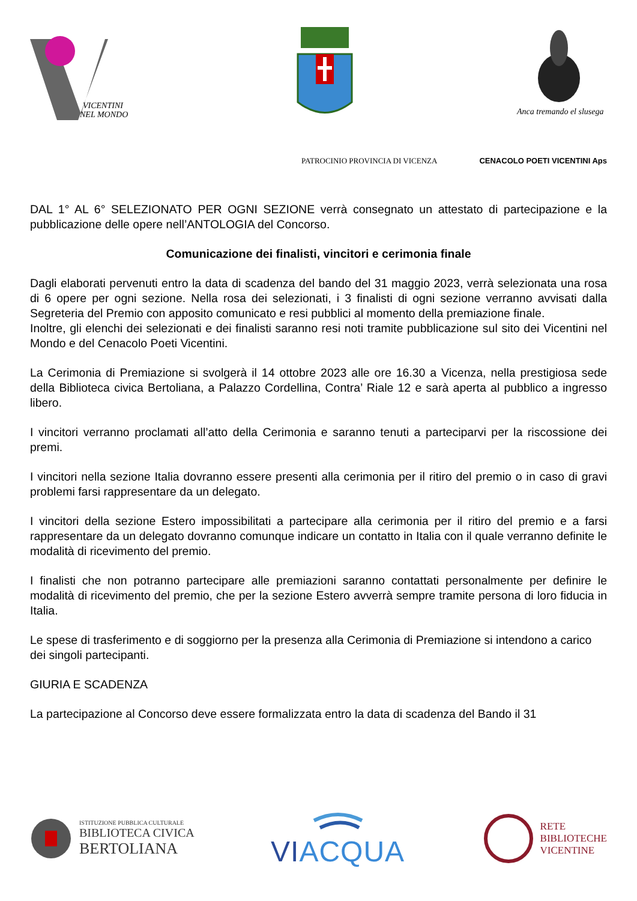VICENTINI
NEL MONDO
Anca tremando el slusega
PATROCINIO PROVINCIA DI VICENZA CENACOLO POETI VICENTINI Aps
DAL 1° AL 6° SELEZIONATO PER OGNI SEZIONE verrà consegnato un attestato di partecipazione e la pubblicazione delle opere nell’ANTOLOGIA del Concorso.
Comunicazione dei finalisti, vincitori e cerimonia finale
Dagli elaborati pervenuti entro la data di scadenza del bando del 31 maggio 2023, verrà selezionata una rosa di 6 opere per ogni sezione. Nella rosa dei selezionati, i 3 finalisti di ogni sezione verranno avvisati dalla Segreteria del Premio con apposito comunicato e resi pubblici al momento della premiazione finale.
Inoltre, gli elenchi dei selezionati e dei finalisti saranno resi noti tramite pubblicazione sul sito dei Vicentini nel Mondo e del Cenacolo Poeti Vicentini.
La Cerimonia di Premiazione si svolgerà il 14 ottobre 2023 alle ore 16.30 a Vicenza, nella prestigiosa sede della Biblioteca civica Bertoliana, a Palazzo Cordellina, Contra’ Riale 12 e sarà aperta al pubblico a ingresso libero.
I vincitori verranno proclamati all’atto della Cerimonia e saranno tenuti a parteciparvi per la riscossione dei premi.
I vincitori nella sezione Italia dovranno essere presenti alla cerimonia per il ritiro del premio o in caso di gravi problemi farsi rappresentare da un delegato.
I vincitori della sezione Estero impossibilitati a partecipare alla cerimonia per il ritiro del premio e a farsi rappresentare da un delegato dovranno comunque indicare un contatto in Italia con il quale verranno definite le modalità di ricevimento del premio.
I finalisti che non potranno partecipare alle premiazioni saranno contattati personalmente per definire le modalità di ricevimento del premio, che per la sezione Estero avverrà sempre tramite persona di loro fiducia in Italia.
Le spese di trasferimento e di soggiorno per la presenza alla Cerimonia di Premiazione si intendono a carico dei singoli partecipanti.
GIURIA E SCADENZA
La partecipazione al Concorso deve essere formalizzata entro la data di scadenza del Bando il 31
ISTITUZIONE PUBBLICA CULTURALE
BIBLIOTECA CIVICA
BERTOLIANA
VIACQUA
RETE
BIBLIOTECHE
VICENTINE